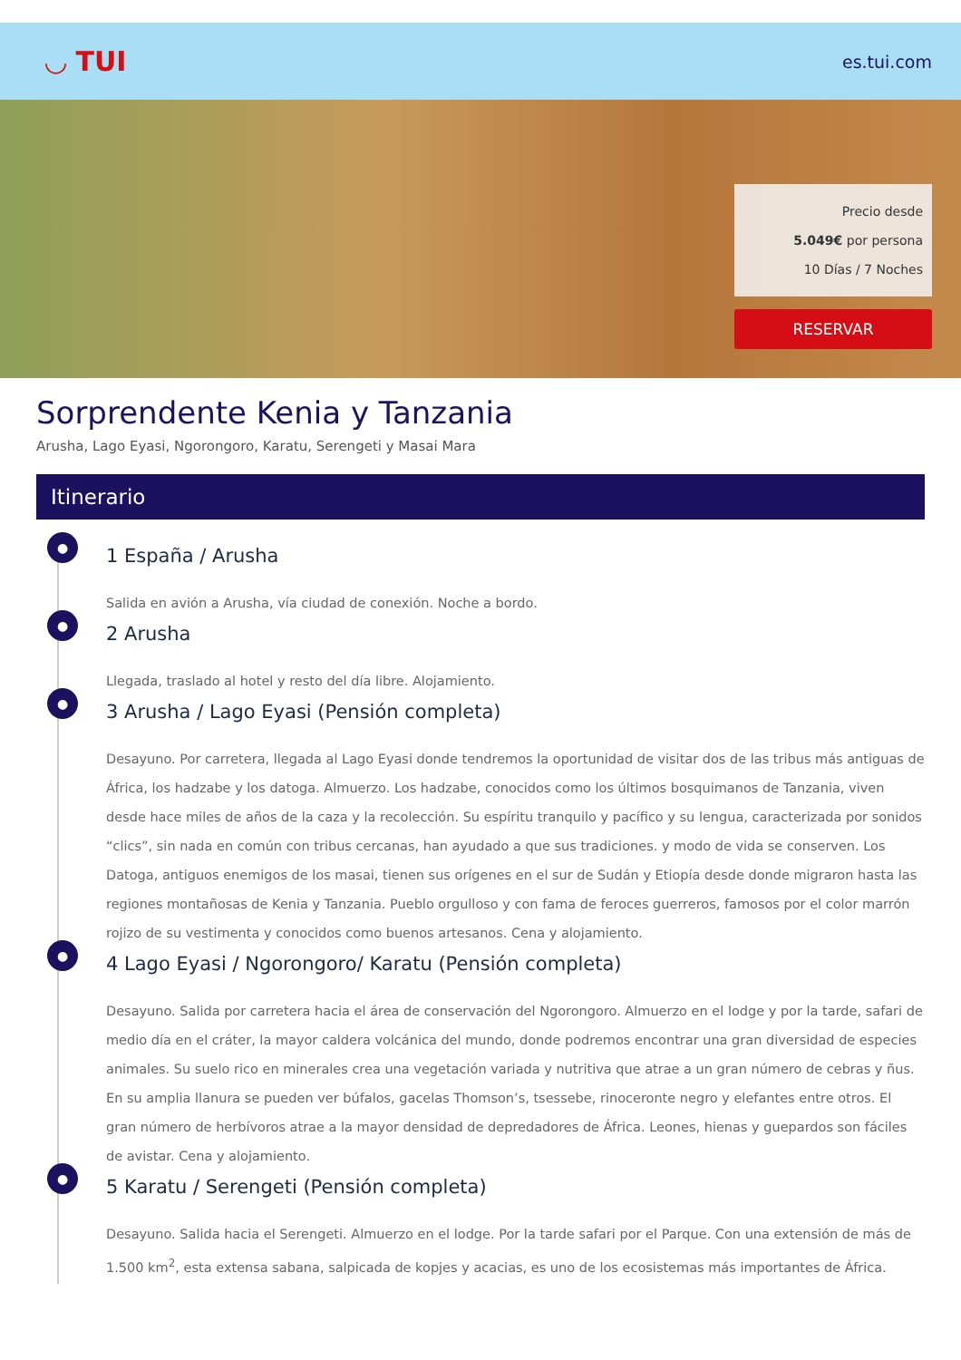◡ TUI
es.tui.com
Precio desde
5.049€ por persona
10 Días / 7 Noches
RESERVAR
Sorprendente Kenia y Tanzania
Arusha, Lago Eyasi, Ngorongoro, Karatu, Serengeti y Masai Mara
Itinerario
●
1 España / Arusha
Salida en avión a Arusha, vía ciudad de conexión. Noche a bordo.
●
2 Arusha
Llegada, traslado al hotel y resto del día libre. Alojamiento.
●
3 Arusha / Lago Eyasi (Pensión completa)
Desayuno. Por carretera, llegada al Lago Eyasi donde tendremos la oportunidad de visitar dos de las tribus más antiguas de África, los hadzabe y los datoga. Almuerzo. Los hadzabe, conocidos como los últimos bosquimanos de Tanzania, viven desde hace miles de años de la caza y la recolección. Su espíritu tranquilo y pacífico y su lengua, caracterizada por sonidos “clics”, sin nada en común con tribus cercanas, han ayudado a que sus tradiciones. y modo de vida se conserven. Los Datoga, antiguos enemigos de los masai, tienen sus orígenes en el sur de Sudán y Etiopía desde donde migraron hasta las regiones montañosas de Kenia y Tanzania. Pueblo orgulloso y con fama de feroces guerreros, famosos por el color marrón rojizo de su vestimenta y conocidos como buenos artesanos. Cena y alojamiento.
●
4 Lago Eyasi / Ngorongoro/ Karatu (Pensión completa)
Desayuno. Salida por carretera hacia el área de conservación del Ngorongoro. Almuerzo en el lodge y por la tarde, safari de medio día en el cráter, la mayor caldera volcánica del mundo, donde podremos encontrar una gran diversidad de especies animales. Su suelo rico en minerales crea una vegetación variada y nutritiva que atrae a un gran número de cebras y ñus. En su amplia llanura se pueden ver búfalos, gacelas Thomson’s, tsessebe, rinoceronte negro y elefantes entre otros. El gran número de herbívoros atrae a la mayor densidad de depredadores de África. Leones, hienas y guepardos son fáciles de avistar. Cena y alojamiento.
●
5 Karatu / Serengeti (Pensión completa)
Desayuno. Salida hacia el Serengeti. Almuerzo en el lodge. Por la tarde safari por el Parque. Con una extensión de más de 1.500 km<sup>2</sup>, esta extensa sabana, salpicada de kopjes y acacias, es uno de los ecosistemas más importantes de África.